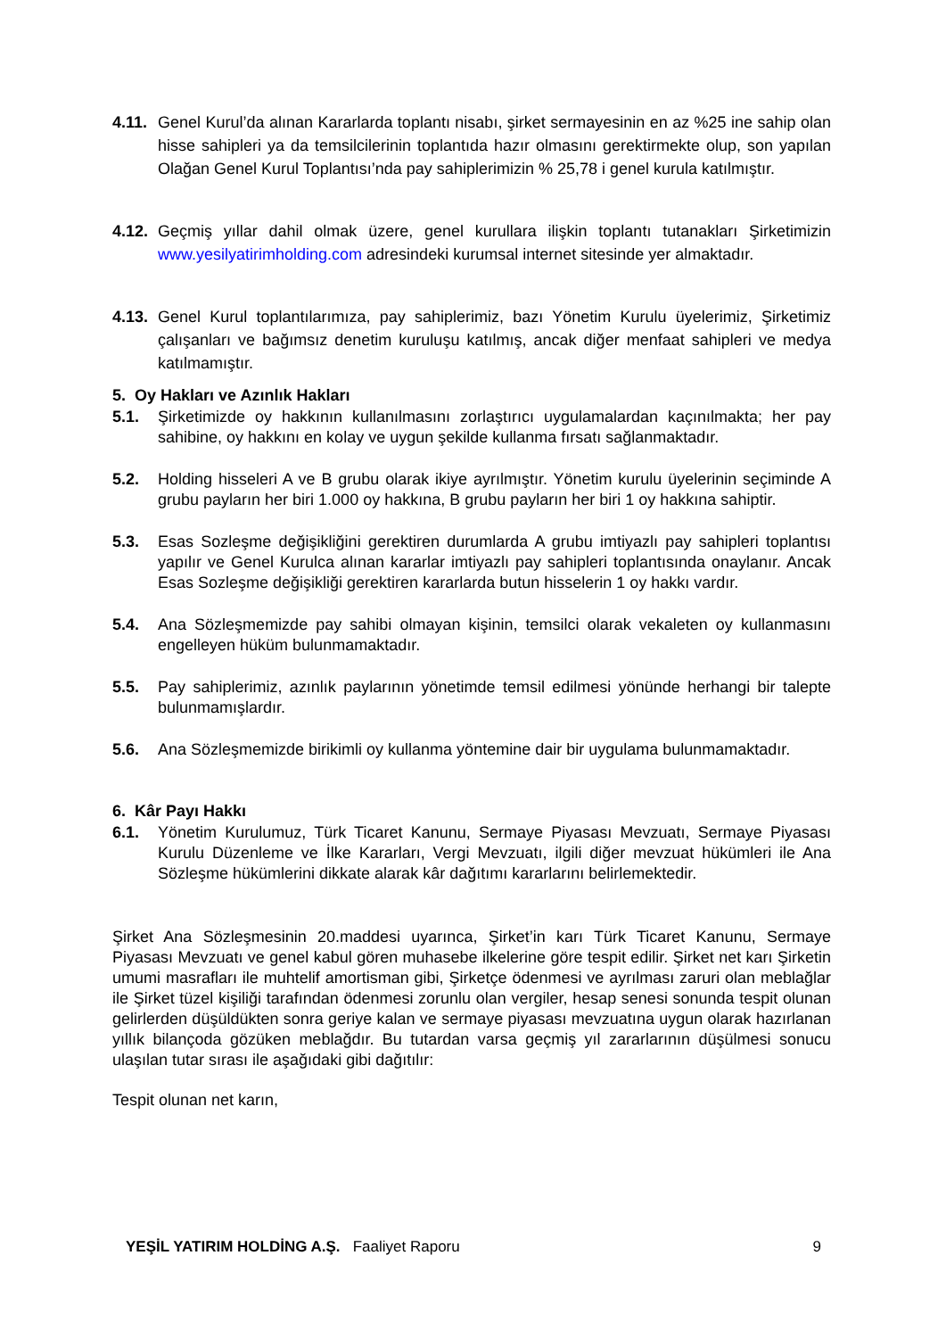4.11.
Genel Kurul’da alınan Kararlarda toplantı nisabı, şirket sermayesinin en az %25 ine sahip olan hisse sahipleri ya da temsilcilerinin toplantıda hazır olmasını gerektirmekte olup, son yapılan Olağan Genel Kurul Toplantısı’nda pay sahiplerimizin % 25,78 i genel kurula katılmıştır.
4.12.
Geçmiş yıllar dahil olmak üzere, genel kurullara ilişkin toplantı tutanakları Şirketimizin www.yesilyatirimholding.com adresindeki kurumsal internet sitesinde yer almaktadır.
4.13.
Genel Kurul toplantılarımıza, pay sahiplerimiz, bazı Yönetim Kurulu üyelerimiz, Şirketimiz çalışanları ve bağımsız denetim kuruluşu katılmış, ancak diğer menfaat sahipleri ve medya katılmamıştır.
5. Oy Hakları ve Azınlık Hakları
5.1. Şirketimizde oy hakkının kullanılmasını zorlaştırıcı uygulamalardan kaçınılmakta; her pay sahibine, oy hakkını en kolay ve uygun şekilde kullanma fırsatı sağlanmaktadır.
5.2. Holding hisseleri A ve B grubu olarak ikiye ayrılmıştır. Yönetim kurulu üyelerinin seçiminde A grubu payların her biri 1.000 oy hakkına, B grubu payların her biri 1 oy hakkına sahiptir.
5.3. Esas Sozleşme değişikliğini gerektiren durumlarda A grubu imtiyazlı pay sahipleri toplantısı yapılır ve Genel Kurulca alınan kararlar imtiyazlı pay sahipleri toplantısında onaylanır. Ancak Esas Sozleşme değişikliği gerektiren kararlarda butun hisselerin 1 oy hakkı vardır.
5.4. Ana Sözleşmemizde pay sahibi olmayan kişinin, temsilci olarak vekaleten oy kullanmasını engelleyen hüküm bulunmamaktadır.
5.5. Pay sahiplerimiz, azınlık paylarının yönetimde temsil edilmesi yönünde herhangi bir talepte bulunmamışlardır.
5.6. Ana Sözleşmemizde birikimli oy kullanma yöntemine dair bir uygulama bulunmamaktadır.
6. Kâr Payı Hakkı
6.1. Yönetim Kurulumuz, Türk Ticaret Kanunu, Sermaye Piyasası Mevzuatı, Sermaye Piyasası Kurulu Düzenleme ve İlke Kararları, Vergi Mevzuatı, ilgili diğer mevzuat hükümleri ile Ana Sözleşme hükümlerini dikkate alarak kâr dağıtımı kararlarını belirlemektedir.
Şirket Ana Sözleşmesinin 20.maddesi uyarınca, Şirket’in karı Türk Ticaret Kanunu, Sermaye Piyasası Mevzuatı ve genel kabul gören muhasebe ilkelerine göre tespit edilir. Şirket net karı Şirketin umumi masrafları ile muhtelif amortisman gibi, Şirketçe ödenmesi ve ayrılması zaruri olan meblağlar ile Şirket tüzel kişiliği tarafından ödenmesi zorunlu olan vergiler, hesap senesi sonunda tespit olunan gelirlerden düşüldükten sonra geriye kalan ve sermaye piyasası mevzuatına uygun olarak hazırlanan yıllık bilançoda gözüken meblağdır. Bu tutardan varsa geçmiş yıl zararlarının düşülmesi sonucu ulaşılan tutar sırası ile aşağıdaki gibi dağıtılır:
Tespit olunan net karın,
YEŞİL YATIRIM HOLDİNG A.Ş. Faaliyet Raporu 9